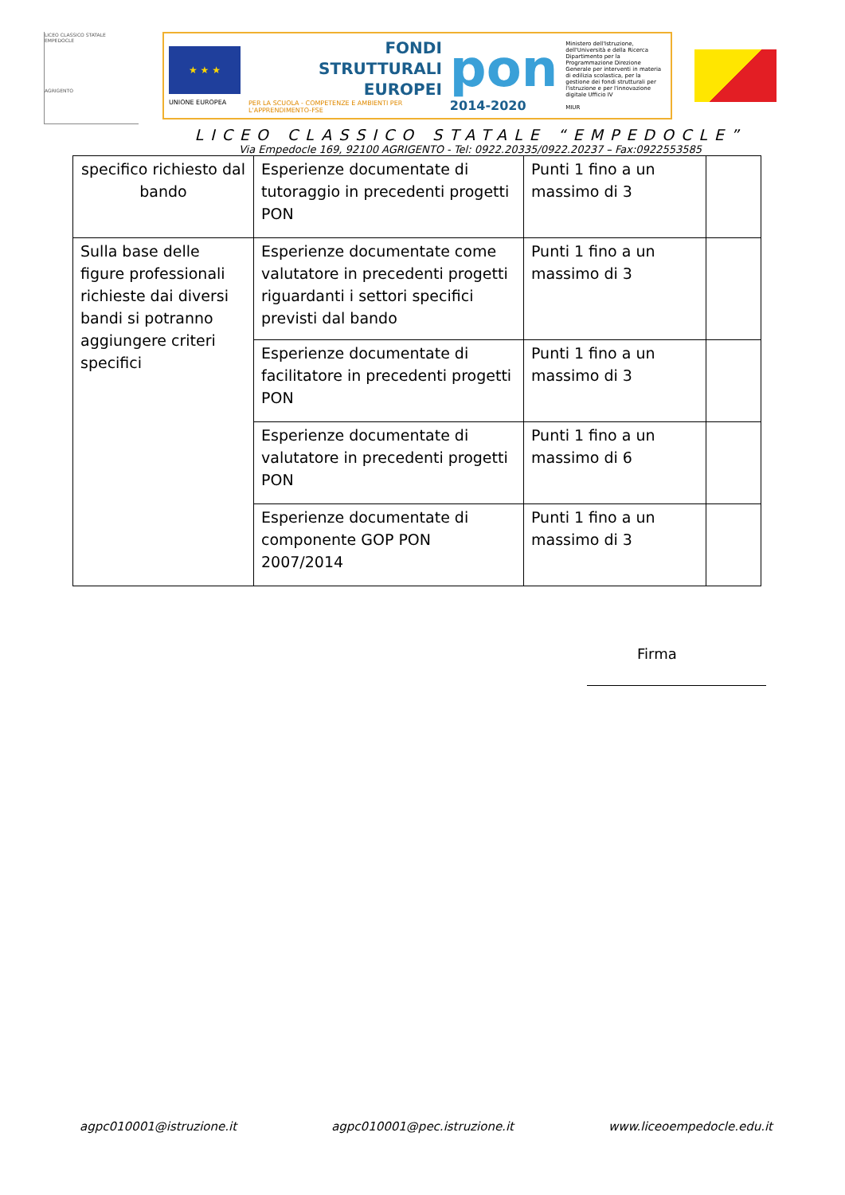LICEO CLASSICO STATALE
EMPEDOCLE
AGRIGENTO
★ ★ ★
UNIONE EUROPEA
FONDI
STRUTTURALI
EUROPEI
PER LA SCUOLA - COMPETENZE E AMBIENTI PER L'APPRENDIMENTO-FSE
pon
2014-2020
Ministero dell'Istruzione, dell'Università e della Ricerca Dipartimento per la Programmazione Direzione Generale per interventi in materia di edilizia scolastica, per la gestione dei fondi strutturali per l'istruzione e per l'innovazione digitale Ufficio IV
MIUR
LICEO CLASSICO STATALE “EMPEDOCLE”
Via Empedocle 169, 92100 AGRIGENTO - Tel: 0922.20335/0922.20237 – Fax:0922553585
| specifico richiesto dal bando | Esperienze documentate di tutoraggio in precedenti progetti PON | Punti 1 fino a un massimo di 3 | |
| Sulla base delle figure professionali richieste dai diversi bandi si potranno aggiungere criteri specifici | Esperienze documentate come valutatore in precedenti progetti riguardanti i settori specifici previsti dal bando | Punti 1 fino a un massimo di 3 | |
| | Esperienze documentate di facilitatore in precedenti progetti PON | Punti 1 fino a un massimo di 3 | |
| | Esperienze documentate di valutatore in precedenti progetti PON | Punti 1 fino a un massimo di 6 | |
| | Esperienze documentate di componente GOP PON 2007/2014 | Punti 1 fino a un massimo di 3 | |
Firma
agpc010001@istruzione.it agpc010001@pec.istruzione.it www.liceoempedocle.edu.it